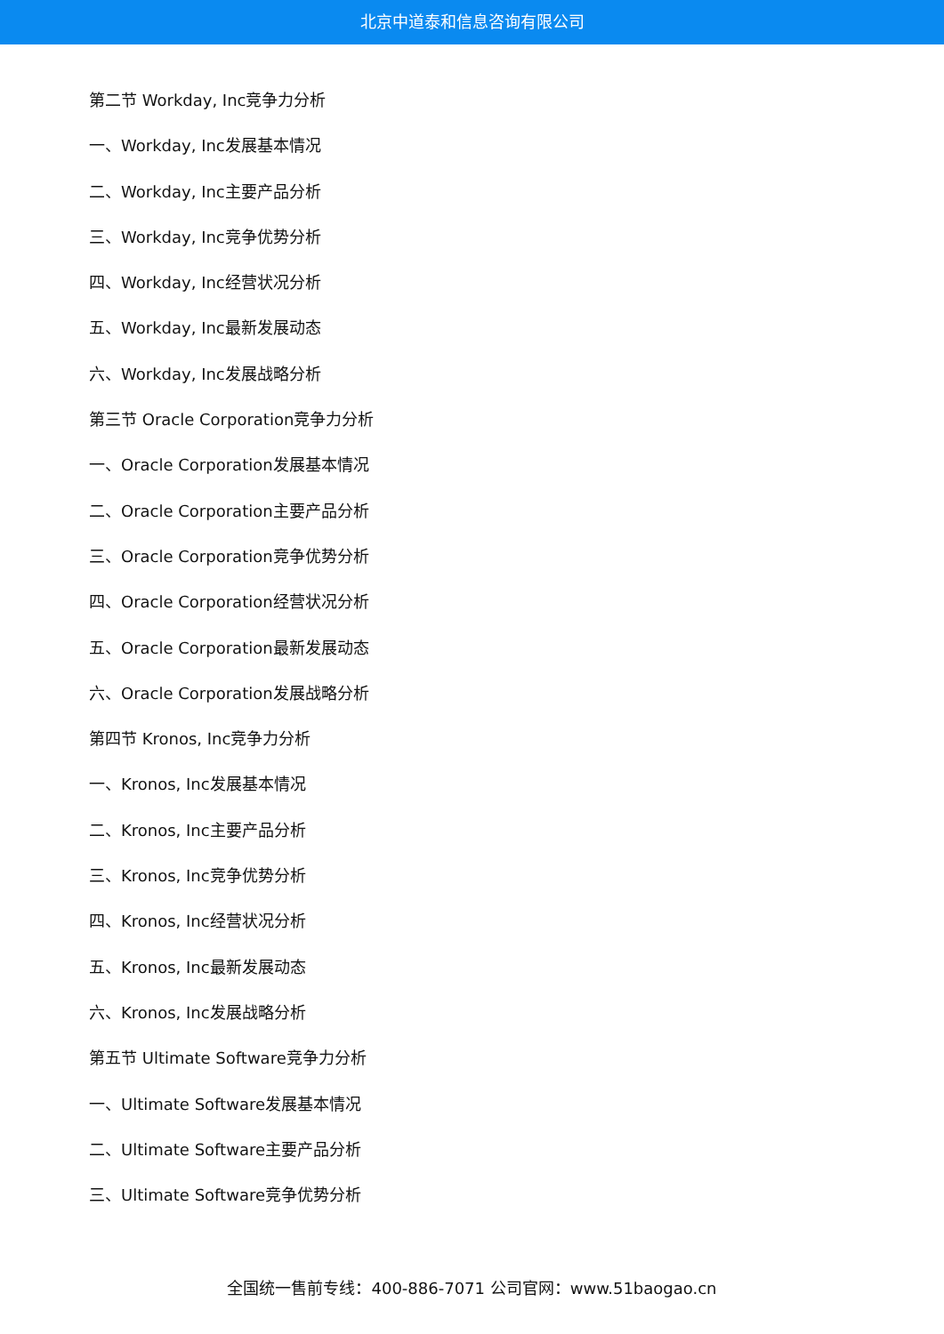北京中道泰和信息咨询有限公司
第二节 Workday, Inc竞争力分析
一、Workday, Inc发展基本情况
二、Workday, Inc主要产品分析
三、Workday, Inc竞争优势分析
四、Workday, Inc经营状况分析
五、Workday, Inc最新发展动态
六、Workday, Inc发展战略分析
第三节 Oracle Corporation竞争力分析
一、Oracle Corporation发展基本情况
二、Oracle Corporation主要产品分析
三、Oracle Corporation竞争优势分析
四、Oracle Corporation经营状况分析
五、Oracle Corporation最新发展动态
六、Oracle Corporation发展战略分析
第四节 Kronos, Inc竞争力分析
一、Kronos, Inc发展基本情况
二、Kronos, Inc主要产品分析
三、Kronos, Inc竞争优势分析
四、Kronos, Inc经营状况分析
五、Kronos, Inc最新发展动态
六、Kronos, Inc发展战略分析
第五节 Ultimate Software竞争力分析
一、Ultimate Software发展基本情况
二、Ultimate Software主要产品分析
三、Ultimate Software竞争优势分析
全国统一售前专线：400-886-7071 公司官网：www.51baogao.cn